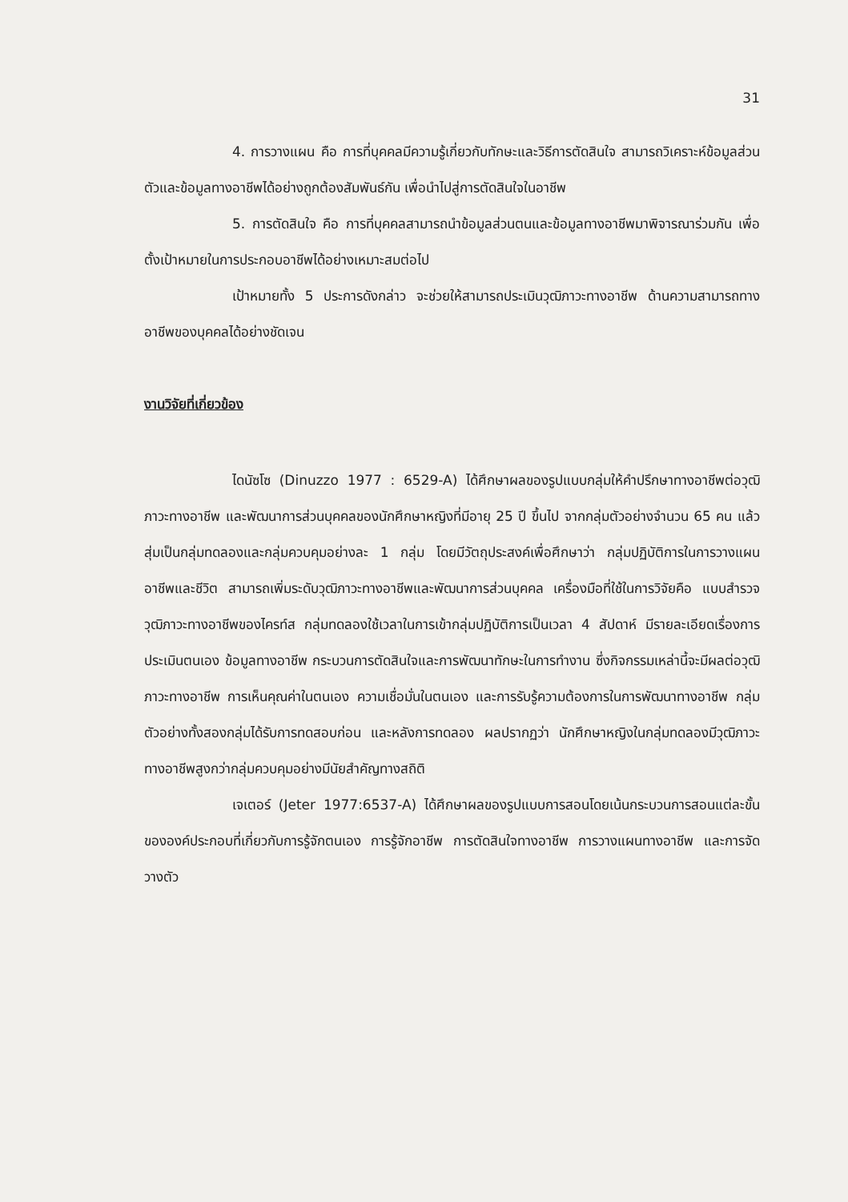31
4. การวางแผน คือ การที่บุคคลมีความรู้เกี่ยวกับทักษะและวิธีการตัดสินใจ สามารถวิเคราะห์ข้อมูลส่วนตัวและข้อมูลทางอาชีพได้อย่างถูกต้องสัมพันธ์กัน เพื่อนำไปสู่การตัดสินใจในอาชีพ
5. การตัดสินใจ คือ การที่บุคคลสามารถนำข้อมูลส่วนตนและข้อมูลทางอาชีพมาพิจารณาร่วมกัน เพื่อตั้งเป้าหมายในการประกอบอาชีพได้อย่างเหมาะสมต่อไป
เป้าหมายทั้ง 5 ประการดังกล่าว จะช่วยให้สามารถประเมินวุฒิภาวะทางอาชีพ ด้านความสามารถทางอาชีพของบุคคลได้อย่างชัดเจน
งานวิจัยที่เกี่ยวข้อง
ไดนัซโซ (Dinuzzo 1977 : 6529-A) ได้ศึกษาผลของรูปแบบกลุ่มให้คำปรึกษาทางอาชีพต่อวุฒิภาวะทางอาชีพ และพัฒนาการส่วนบุคคลของนักศึกษาหญิงที่มีอายุ 25 ปี ขึ้นไป จากกลุ่มตัวอย่างจำนวน 65 คน แล้วสุ่มเป็นกลุ่มทดลองและกลุ่มควบคุมอย่างละ 1 กลุ่ม โดยมีวัตถุประสงค์เพื่อศึกษาว่า กลุ่มปฏิบัติการในการวางแผนอาชีพและชีวิต สามารถเพิ่มระดับวุฒิภาวะทางอาชีพและพัฒนาการส่วนบุคคล เครื่องมือที่ใช้ในการวิจัยคือ แบบสำรวจวุฒิภาวะทางอาชีพของไครท์ส กลุ่มทดลองใช้เวลาในการเข้ากลุ่มปฏิบัติการเป็นเวลา 4 สัปดาห์ มีรายละเอียดเรื่องการประเมินตนเอง ข้อมูลทางอาชีพ กระบวนการตัดสินใจและการพัฒนาทักษะในการทำงาน ซึ่งกิจกรรมเหล่านี้จะมีผลต่อวุฒิภาวะทางอาชีพ การเห็นคุณค่าในตนเอง ความเชื่อมั่นในตนเอง และการรับรู้ความต้องการในการพัฒนาทางอาชีพ กลุ่มตัวอย่างทั้งสองกลุ่มได้รับการทดสอบก่อน และหลังการทดลอง ผลปรากฏว่า นักศึกษาหญิงในกลุ่มทดลองมีวุฒิภาวะทางอาชีพสูงกว่ากลุ่มควบคุมอย่างมีนัยสำคัญทางสถิติ
เจเตอร์ (Jeter 1977:6537-A) ได้ศึกษาผลของรูปแบบการสอนโดยเน้นกระบวนการสอนแต่ละขั้นขององค์ประกอบที่เกี่ยวกับการรู้จักตนเอง การรู้จักอาชีพ การตัดสินใจทางอาชีพ การวางแผนทางอาชีพ และการจัดวางตัว